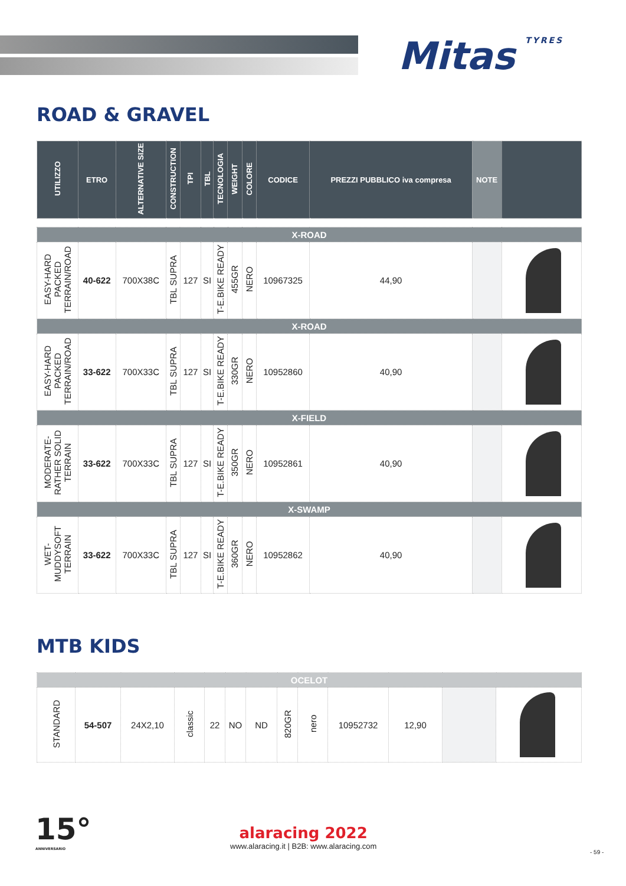Mitas TYRES
ROAD & GRAVEL
| UTILIZZO | ETRO | ALTERNATIVE SIZE | CONSTRUCTION | TPI | TBL | TECNOLOGIA | WEIGHT | COLORE | CODICE | PREZZI PUBBLICO iva compresa | NOTE | |
| --- | --- | --- | --- | --- | --- | --- | --- | --- | --- | --- | --- | --- |
| X-ROAD | | | | | | | | | | | | |
| EASY-HARD PACKED TERRAIN/ROAD | 40-622 | 700X38C | TBL SUPRA | 127 | SI | T-E.BIKE READY | 455GR | NERO | 10967325 | 44,90 | | |
| X-ROAD | | | | | | | | | | | | |
| EASY-HARD PACKED TERRAIN/ROAD | 33-622 | 700X33C | TBL SUPRA | 127 | SI | T-E.BIKE READY | 330GR | NERO | 10952860 | 40,90 | | |
| X-FIELD | | | | | | | | | | | | |
| MODERATE-RATHER SOLID TERRAIN | 33-622 | 700X33C | TBL SUPRA | 127 | SI | T-E.BIKE READY | 350GR | NERO | 10952861 | 40,90 | | |
| X-SWAMP | | | | | | | | | | | | |
| WET-MUDDYSOFT TERRAIN | 33-622 | 700X33C | TBL SUPRA | 127 | SI | T-E.BIKE READY | 360GR | NERO | 10952862 | 40,90 | | |
MTB KIDS
| OCELOT | | | | | | | | | | | | |
| STANDARD | 54-507 | 24X2,10 | classic | 22 | NO | ND | 820GR | nero | 10952732 | 12,90 | | |
15°
ANNIVERSARIO
alaracing 2022
www.alaracing.it | B2B: www.alaracing.com
- 59 -